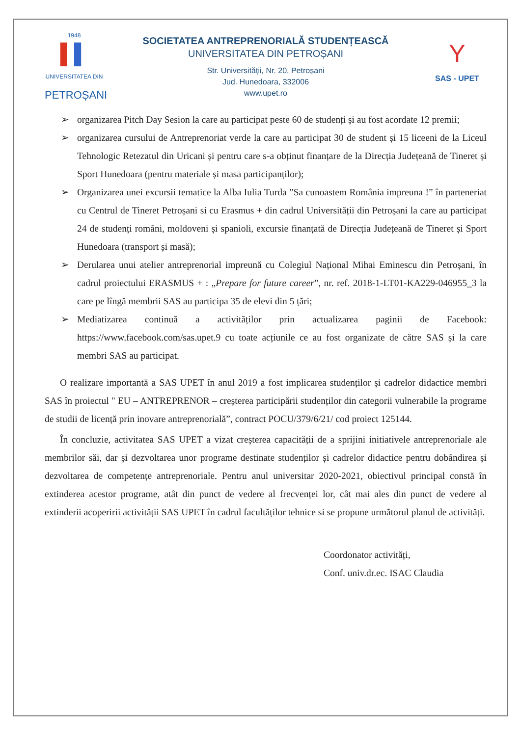1948
▌▌
UNIVERSITATEA DIN
PETROȘANI
SOCIETATEA ANTREPRENORIALĂ STUDENȚEASCĂ
UNIVERSITATEA DIN PETROȘANI
Str. Universității, Nr. 20, Petroșani
Jud. Hunedoara, 332006
www.upet.ro
Y
SAS - UPET
➢ organizarea Pitch Day Sesion la care au participat peste 60 de studenți și au fost acordate 12 premii;
➢ organizarea cursului de Antreprenoriat verde la care au participat 30 de student și 15 liceeni de la Liceul Tehnologic Retezatul din Uricani și pentru care s-a obținut finanțare de la Direcția Județeană de Tineret și Sport Hunedoara (pentru materiale și masa participanților);
➢ Organizarea unei excursii tematice la Alba Iulia Turda ”Sa cunoastem România impreuna !” în parteneriat cu Centrul de Tineret Petroșani si cu Erasmus + din cadrul Universității din Petroșani la care au participat 24 de studenți români, moldoveni și spanioli, excursie finanțată de Direcția Județeană de Tineret și Sport Hunedoara (transport și masă);
➢ Derularea unui atelier antreprenorial impreună cu Colegiul Național Mihai Eminescu din Petroșani, în cadrul proiectului ERASMUS + : „Prepare for future career”, nr. ref. 2018-1-LT01-KA229-046955_3 la care pe lîngă membrii SAS au participa 35 de elevi din 5 țări;
➢ Mediatizarea continuă a activităților prin actualizarea paginii de Facebook: https://www.facebook.com/sas.upet.9 cu toate acțiunile ce au fost organizate de către SAS și la care membri SAS au participat.
O realizare importantă a SAS UPET în anul 2019 a fost implicarea studenților și cadrelor didactice membri SAS în proiectul " EU – ANTREPRENOR – creșterea participării studenților din categorii vulnerabile la programe de studii de licență prin inovare antreprenorială”, contract POCU/379/6/21/ cod proiect 125144.
În concluzie, activitatea SAS UPET a vizat creșterea capacității de a sprijini initiativele antreprenoriale ale membrilor săi, dar și dezvoltarea unor programe destinate studenților și cadrelor didactice pentru dobândirea și dezvoltarea de competențe antreprenoriale. Pentru anul universitar 2020-2021, obiectivul principal constă în extinderea acestor programe, atât din punct de vedere al frecvenței lor, cât mai ales din punct de vedere al extinderii acoperirii activității SAS UPET în cadrul facultăților tehnice si se propune următorul planul de activități.
Coordonator activități,
Conf. univ.dr.ec. ISAC Claudia